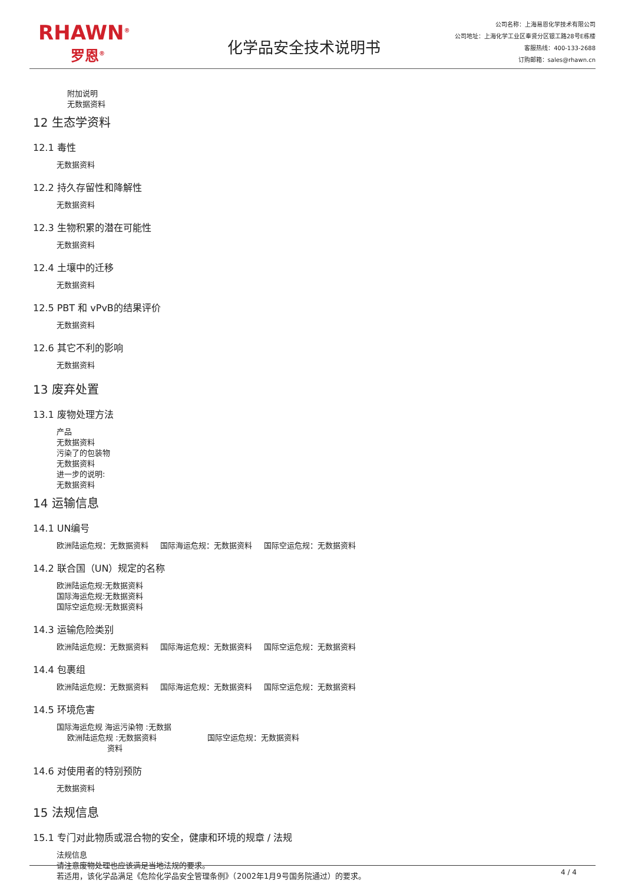RHAWN<sup>®</sup>
罗恩<sup>®</sup>
化学品安全技术说明书
公司名称：上海易恩化学技术有限公司
公司地址：上海化学工业区奉贤分区银工路28号E栋楼
客服热线：400-133-2688
订购邮箱：sales@rhawn.cn
附加说明
无数据资料
12 生态学资料
12.1 毒性
无数据资料
12.2 持久存留性和降解性
无数据资料
12.3 生物积累的潜在可能性
无数据资料
12.4 土壤中的迁移
无数据资料
12.5 PBT 和 vPvB的结果评价
无数据资料
12.6 其它不利的影响
无数据资料
13 废弃处置
13.1 废物处理方法
产品
无数据资料
污染了的包装物
无数据资料
进一步的说明:
无数据资料
14 运输信息
14.1 UN编号
欧洲陆运危规：无数据资料 国际海运危规：无数据资料 国际空运危规：无数据资料
14.2 联合国（UN）规定的名称
欧洲陆运危规:无数据资料
国际海运危规:无数据资料
国际空运危规:无数据资料
14.3 运输危险类别
欧洲陆运危规：无数据资料 国际海运危规：无数据资料 国际空运危规：无数据资料
14.4 包裹组
欧洲陆运危规：无数据资料 国际海运危规：无数据资料 国际空运危规：无数据资料
14.5 环境危害
国际海运危规 海运污染物 :无数据
欧洲陆运危规 :无数据资料 国际空运危规：无数据资料
资料
14.6 对使用者的特别预防
无数据资料
15 法规信息
15.1 专门对此物质或混合物的安全，健康和环境的规章 / 法规
法规信息
请注意废物处理也应该满足当地法规的要求。
若适用，该化学品满足《危险化学品安全管理条例》（2002年1月9号国务院通过）的要求。
4 / 4